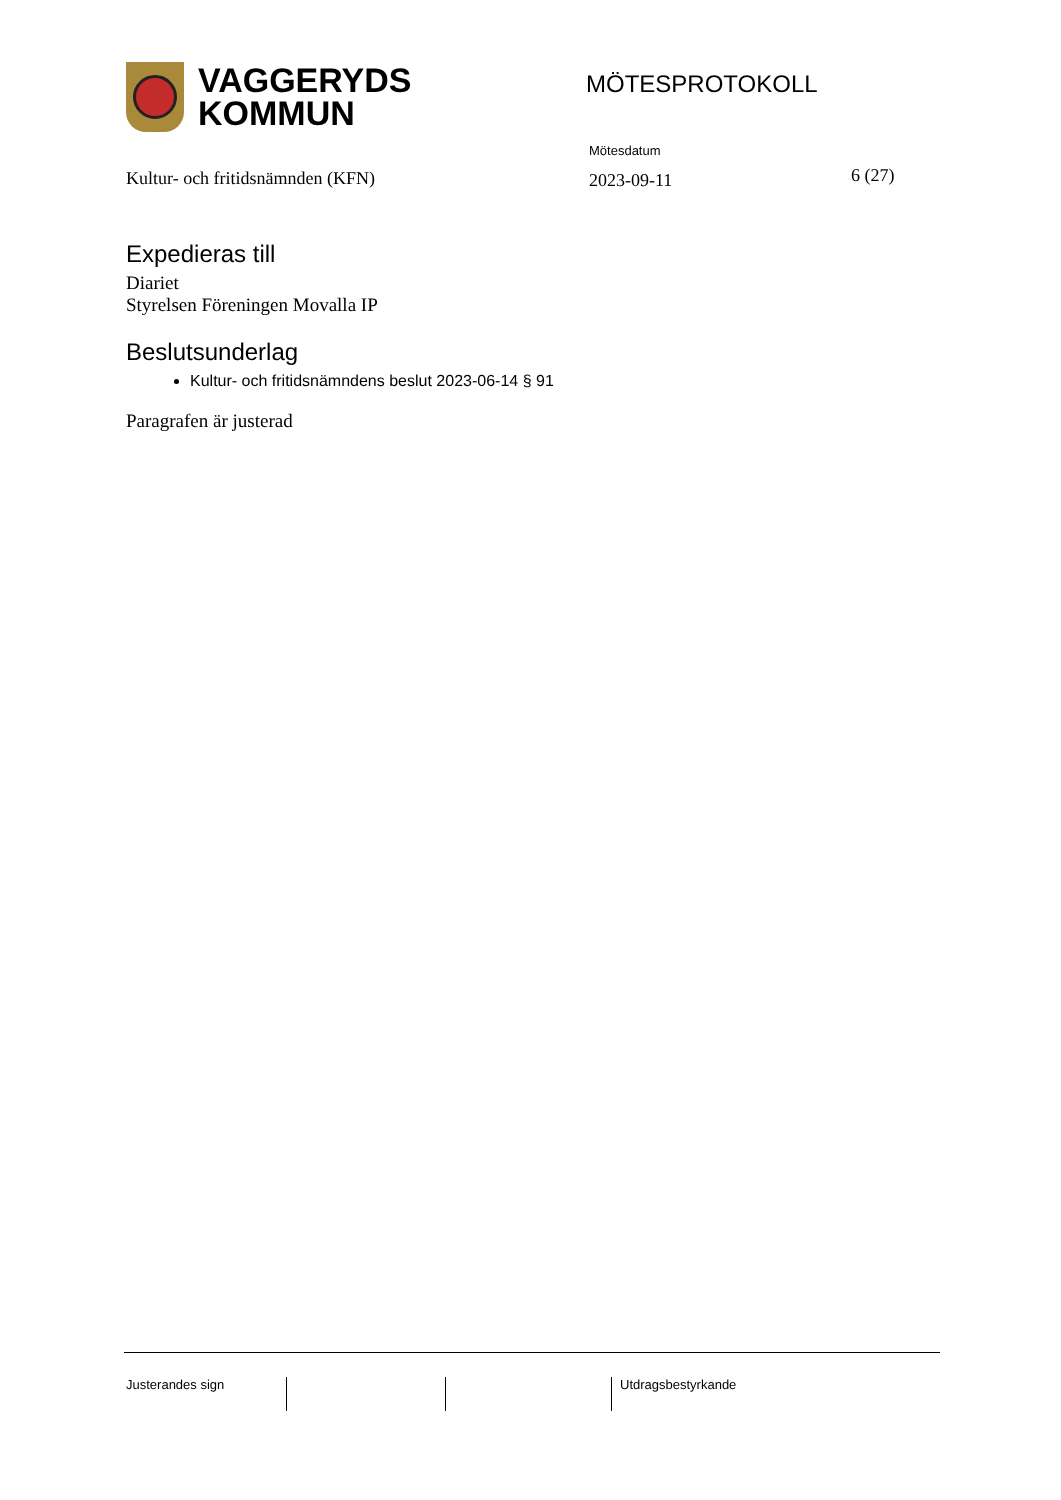VAGGERYDS
KOMMUN
MÖTESPROTOKOLL
Kultur- och fritidsnämnden (KFN)
Mötesdatum
2023-09-11
6 (27)
Expedieras till
Diariet
Styrelsen Föreningen Movalla IP
Beslutsunderlag
Kultur- och fritidsnämndens beslut 2023-06-14 § 91
Paragrafen är justerad
Justerandes sign Utdragsbestyrkande